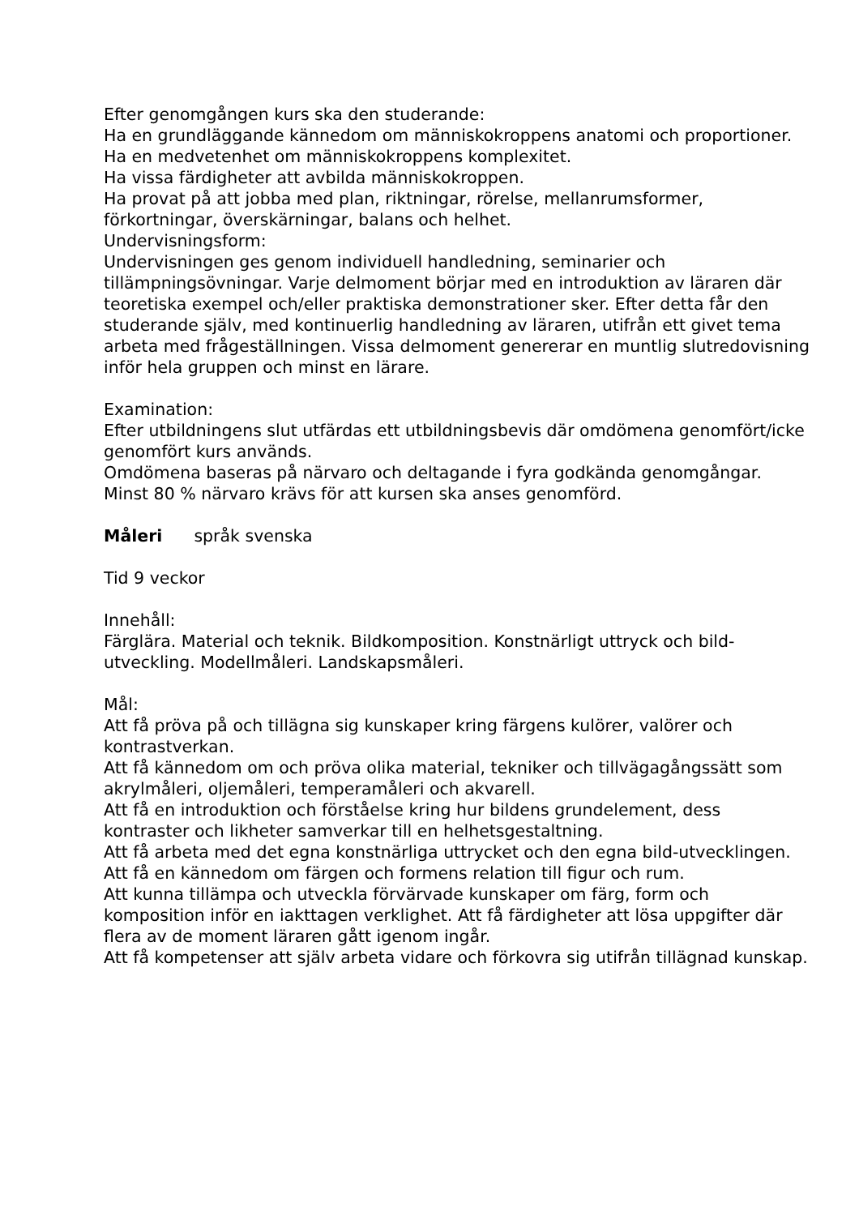Efter genomgången kurs ska den studerande:
Ha en grundläggande kännedom om människokroppens anatomi och proportioner.
Ha en medvetenhet om människokroppens komplexitet.
Ha vissa färdigheter att avbilda människokroppen.
Ha provat på att jobba med plan, riktningar, rörelse, mellanrumsformer, förkortningar, överskärningar, balans och helhet.
Undervisningsform:
Undervisningen ges genom individuell handledning, seminarier och tillämpningsövningar. Varje delmoment börjar med en introduktion av läraren där teoretiska exempel och/eller praktiska demonstrationer sker. Efter detta får den studerande själv, med kontinuerlig handledning av läraren, utifrån ett givet tema arbeta med frågeställningen. Vissa delmoment genererar en muntlig slutredovisning inför hela gruppen och minst en lärare.
Examination:
Efter utbildningens slut utfärdas ett utbildningsbevis där omdömena genomfört/icke genomfört kurs används.
Omdömena baseras på närvaro och deltagande i fyra godkända genomgångar. Minst 80 % närvaro krävs för att kursen ska anses genomförd.
Måleri språk svenska
Tid 9 veckor
Innehåll:
Färglära. Material och teknik. Bildkomposition. Konstnärligt uttryck och bild-utveckling. Modellmåleri. Landskapsmåleri.
Mål:
Att få pröva på och tillägna sig kunskaper kring färgens kulörer, valörer och kontrastverkan.
Att få kännedom om och pröva olika material, tekniker och tillvägagångssätt som akrylmåleri, oljemåleri, temperamåleri och akvarell.
Att få en introduktion och förståelse kring hur bildens grundelement, dess kontraster och likheter samverkar till en helhetsgestaltning.
Att få arbeta med det egna konstnärliga uttrycket och den egna bild-utvecklingen.
Att få en kännedom om färgen och formens relation till figur och rum.
Att kunna tillämpa och utveckla förvärvade kunskaper om färg, form och komposition inför en iakttagen verklighet. Att få färdigheter att lösa uppgifter där flera av de moment läraren gått igenom ingår.
Att få kompetenser att själv arbeta vidare och förkovra sig utifrån tillägnad kunskap.